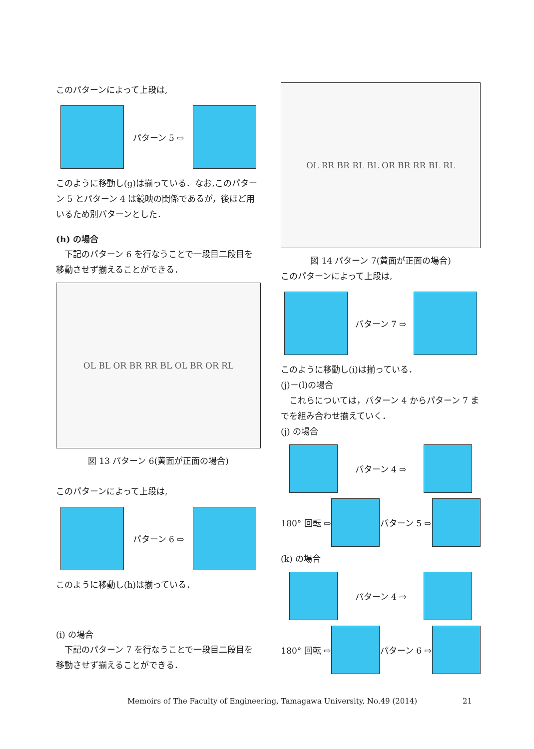このパターンによって上段は,
パターン 5 ⇨
このように移動し(g)は揃っている．なお,このパターン 5 とパターン 4 は鏡映の関係であるが，後ほど用いるため別パターンとした．
(h) の場合
　下記のパターン 6 を行なうことで一段目二段目を移動させず揃えることができる．
OL BL OR BR RR BL OL BR OR RL
図 13 パターン 6(黄面が正面の場合)
このパターンによって上段は,
パターン 6 ⇨
このように移動し(h)は揃っている．
(i) の場合
　下記のパターン 7 を行なうことで一段目二段目を移動させず揃えることができる．
OL RR BR RL BL OR BR RR BL RL
図 14 パターン 7(黄面が正面の場合)
このパターンによって上段は,
パターン 7 ⇨
このように移動し(i)は揃っている．
(j)－(l)の場合
　これらについては，パターン 4 からパターン 7 までを組み合わせ揃えていく．
(j) の場合
パターン 4 ⇨
180° 回転 ⇨ パターン 5 ⇨
(k) の場合
パターン 4 ⇨
180° 回転 ⇨ パターン 6 ⇨
Memoirs of The Faculty of Engineering, Tamagawa University, No.49 (2014) 21